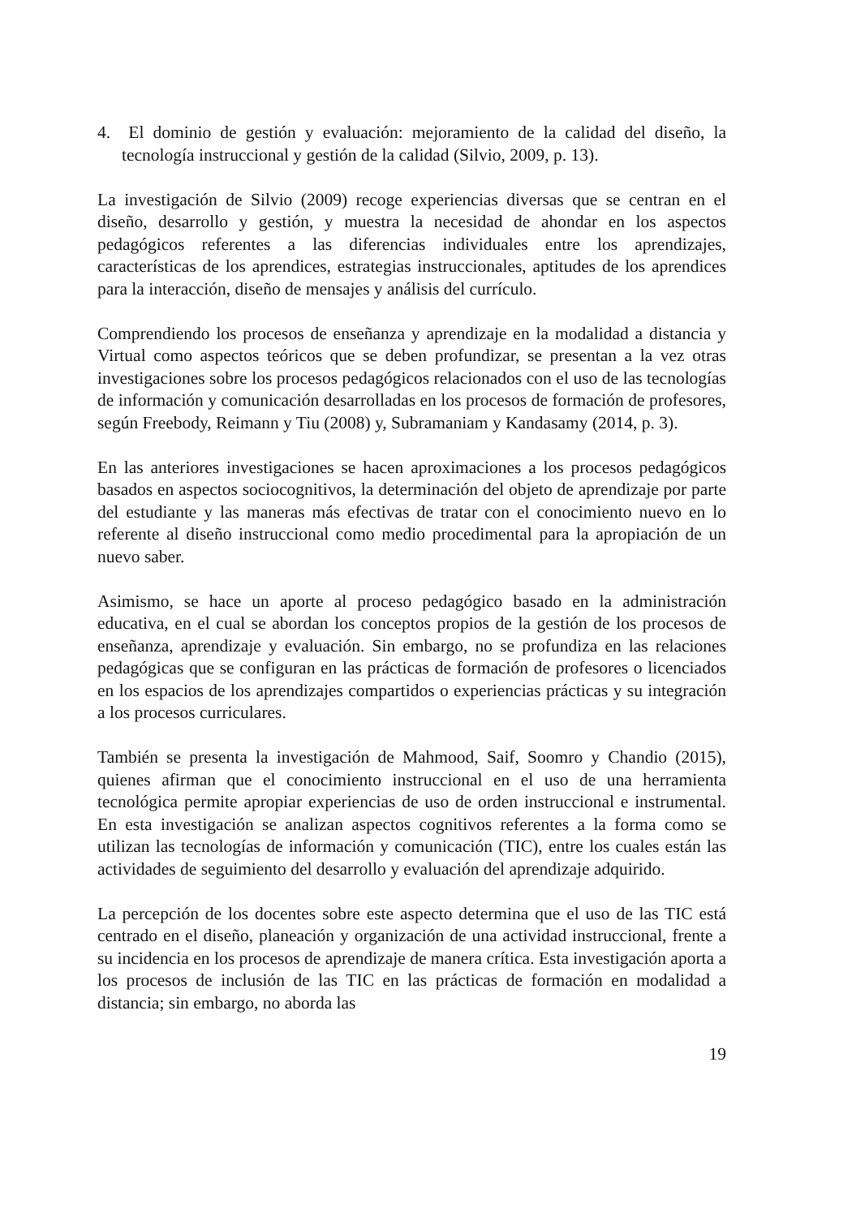4. El dominio de gestión y evaluación: mejoramiento de la calidad del diseño, la tecnología instruccional y gestión de la calidad (Silvio, 2009, p. 13).
La investigación de Silvio (2009) recoge experiencias diversas que se centran en el diseño, desarrollo y gestión, y muestra la necesidad de ahondar en los aspectos pedagógicos referentes a las diferencias individuales entre los aprendizajes, características de los aprendices, estrategias instruccionales, aptitudes de los aprendices para la interacción, diseño de mensajes y análisis del currículo.
Comprendiendo los procesos de enseñanza y aprendizaje en la modalidad a distancia y Virtual como aspectos teóricos que se deben profundizar, se presentan a la vez otras investigaciones sobre los procesos pedagógicos relacionados con el uso de las tecnologías de información y comunicación desarrolladas en los procesos de formación de profesores, según Freebody, Reimann y Tiu (2008) y, Subramaniam y Kandasamy (2014, p. 3).
En las anteriores investigaciones se hacen aproximaciones a los procesos pedagógicos basados en aspectos sociocognitivos, la determinación del objeto de aprendizaje por parte del estudiante y las maneras más efectivas de tratar con el conocimiento nuevo en lo referente al diseño instruccional como medio procedimental para la apropiación de un nuevo saber.
Asimismo, se hace un aporte al proceso pedagógico basado en la administración educativa, en el cual se abordan los conceptos propios de la gestión de los procesos de enseñanza, aprendizaje y evaluación. Sin embargo, no se profundiza en las relaciones pedagógicas que se configuran en las prácticas de formación de profesores o licenciados en los espacios de los aprendizajes compartidos o experiencias prácticas y su integración a los procesos curriculares.
También se presenta la investigación de Mahmood, Saif, Soomro y Chandio (2015), quienes afirman que el conocimiento instruccional en el uso de una herramienta tecnológica permite apropiar experiencias de uso de orden instruccional e instrumental. En esta investigación se analizan aspectos cognitivos referentes a la forma como se utilizan las tecnologías de información y comunicación (TIC), entre los cuales están las actividades de seguimiento del desarrollo y evaluación del aprendizaje adquirido.
La percepción de los docentes sobre este aspecto determina que el uso de las TIC está centrado en el diseño, planeación y organización de una actividad instruccional, frente a su incidencia en los procesos de aprendizaje de manera crítica. Esta investigación aporta a los procesos de inclusión de las TIC en las prácticas de formación en modalidad a distancia; sin embargo, no aborda las
19